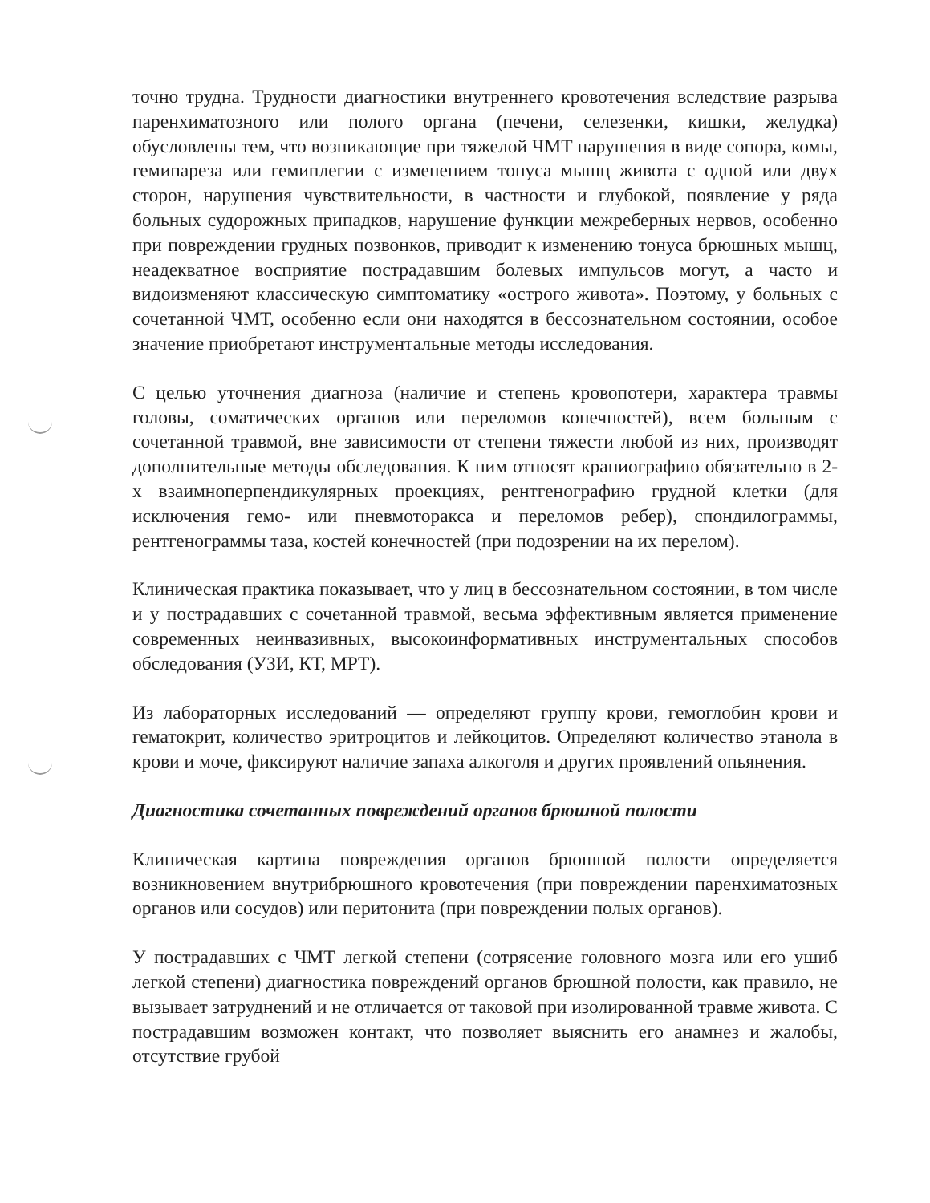точно трудна. Трудности диагностики внутреннего кровотечения вследствие разрыва паренхиматозного или полого органа (печени, селезенки, кишки, желудка) обусловлены тем, что возникающие при тяжелой ЧМТ нарушения в виде сопора, комы, гемипареза или гемиплегии с изменением тонуса мышц живота с одной или двух сторон, нарушения чувствительности, в частности и глубокой, появление у ряда больных судорожных припадков, нарушение функции межреберных нервов, особенно при повреждении грудных позвонков, приводит к изменению тонуса брюшных мышц, неадекватное восприятие пострадавшим болевых импульсов могут, а часто и видоизменяют классическую симптоматику «острого живота». Поэтому, у больных с сочетанной ЧМТ, особенно если они находятся в бессознательном состоянии, особое значение приобретают инструментальные методы исследования.
С целью уточнения диагноза (наличие и степень кровопотери, характера травмы головы, соматических органов или переломов конечностей), всем больным с сочетанной травмой, вне зависимости от степени тяжести любой из них, производят дополнительные методы обследования. К ним относят краниографию обязательно в 2-х взаимноперпендикулярных проекциях, рентгенографию грудной клетки (для исключения гемо- или пневмоторакса и переломов ребер), спондилограммы, рентгенограммы таза, костей конечностей (при подозрении на их перелом).
Клиническая практика показывает, что у лиц в бессознательном состоянии, в том числе и у пострадавших с сочетанной травмой, весьма эффективным является применение современных неинвазивных, высокоинформативных инструментальных способов обследования (УЗИ, КТ, МРТ).
Из лабораторных исследований — определяют группу крови, гемоглобин крови и гематокрит, количество эритроцитов и лейкоцитов. Определяют количество этанола в крови и моче, фиксируют наличие запаха алкоголя и других проявлений опьянения.
Диагностика сочетанных повреждений органов брюшной полости
Клиническая картина повреждения органов брюшной полости определяется возникновением внутрибрюшного кровотечения (при повреждении паренхиматозных органов или сосудов) или перитонита (при повреждении полых органов).
У пострадавших с ЧМТ легкой степени (сотрясение головного мозга или его ушиб легкой степени) диагностика повреждений органов брюшной полости, как правило, не вызывает затруднений и не отличается от таковой при изолированной травме живота. С пострадавшим возможен контакт, что позволяет выяснить его анамнез и жалобы, отсутствие грубой